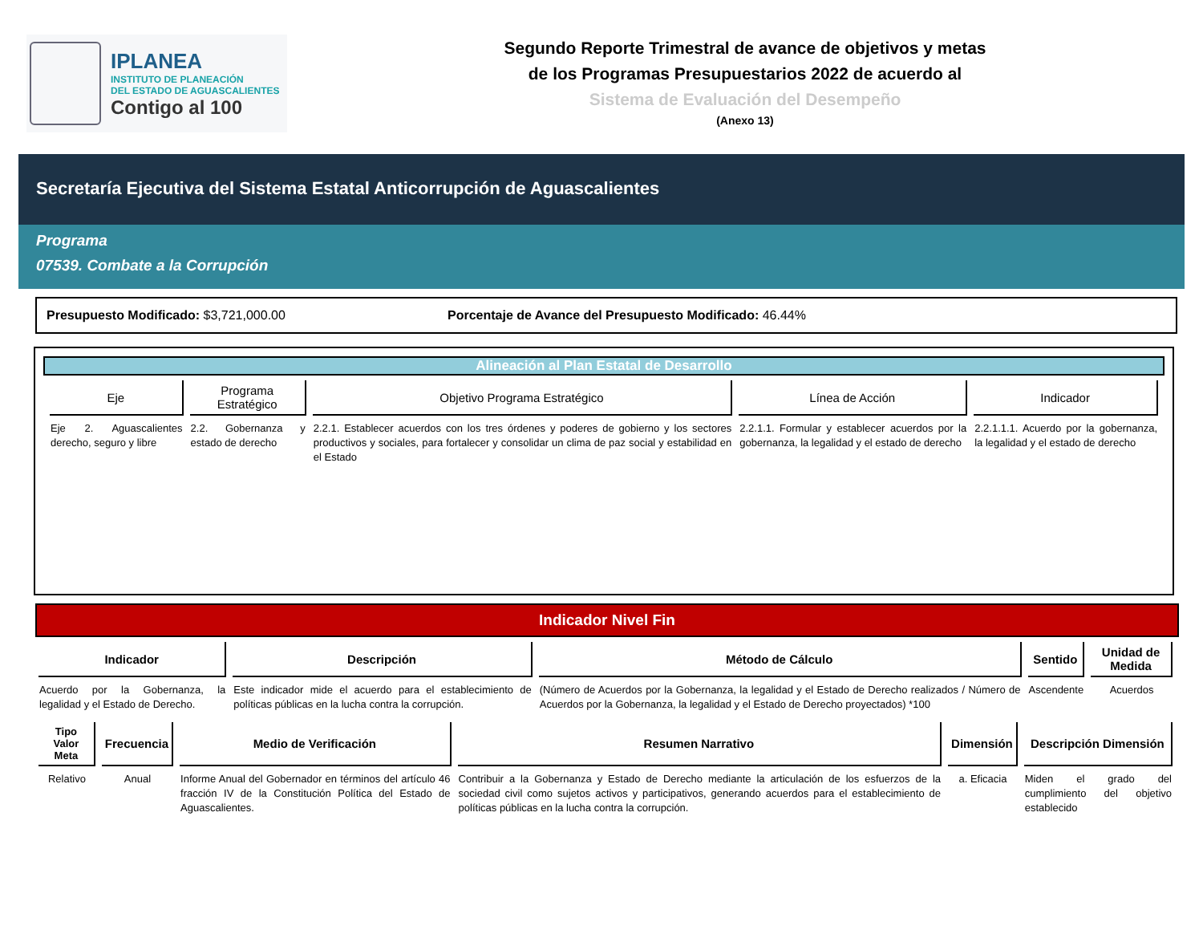IPLANEA
INSTITUTO DE PLANEACIÓN
DEL ESTADO DE AGUASCALIENTES
Contigo al 100
Segundo Reporte Trimestral de avance de objetivos y metas
de los Programas Presupuestarios 2022 de acuerdo al
Sistema de Evaluación del Desempeño
(Anexo 13)
Secretaría Ejecutiva del Sistema Estatal Anticorrupción de Aguascalientes
Programa
07539. Combate a la Corrupción
Presupuesto Modificado: $3,721,000.00 Porcentaje de Avance del Presupuesto Modificado: 46.44%
Alineación al Plan Estatal de Desarrollo
| Eje | Programa Estratégico | Objetivo Programa Estratégico | Línea de Acción | Indicador |
| --- | --- | --- | --- | --- |
| Eje 2. Aguascalientes derecho, seguro y libre | 2.2. Gobernanza y estado de derecho | 2.2.1. Establecer acuerdos con los tres órdenes y poderes de gobierno y los sectores productivos y sociales, para fortalecer y consolidar un clima de paz social y estabilidad en el Estado | 2.2.1.1. Formular y establecer acuerdos por la gobernanza, la legalidad y el estado de derecho | 2.2.1.1.1. Acuerdo por la gobernanza, la legalidad y el estado de derecho |
Indicador Nivel Fin
| Indicador | Descripción | Método de Cálculo | Sentido | Unidad de Medida |
| --- | --- | --- | --- | --- |
| Acuerdo por la Gobernanza, la legalidad y el Estado de Derecho. | Este indicador mide el acuerdo para el establecimiento de políticas públicas en la lucha contra la corrupción. | (Número de Acuerdos por la Gobernanza, la legalidad y el Estado de Derecho realizados / Número de Acuerdos por la Gobernanza, la legalidad y el Estado de Derecho proyectados) *100 | Ascendente | Acuerdos |
| Tipo Valor Meta | Frecuencia | Medio de Verificación | Resumen Narrativo | Dimensión | Descripción Dimensión |
| --- | --- | --- | --- | --- | --- |
| Relativo | Anual | Informe Anual del Gobernador en términos del artículo 46 fracción IV de la Constitución Política del Estado de Aguascalientes. | Contribuir a la Gobernanza y Estado de Derecho mediante la articulación de los esfuerzos de la sociedad civil como sujetos activos y participativos, generando acuerdos para el establecimiento de políticas públicas en la lucha contra la corrupción. | a. Eficacia | Miden el grado del cumplimiento del objetivo establecido |